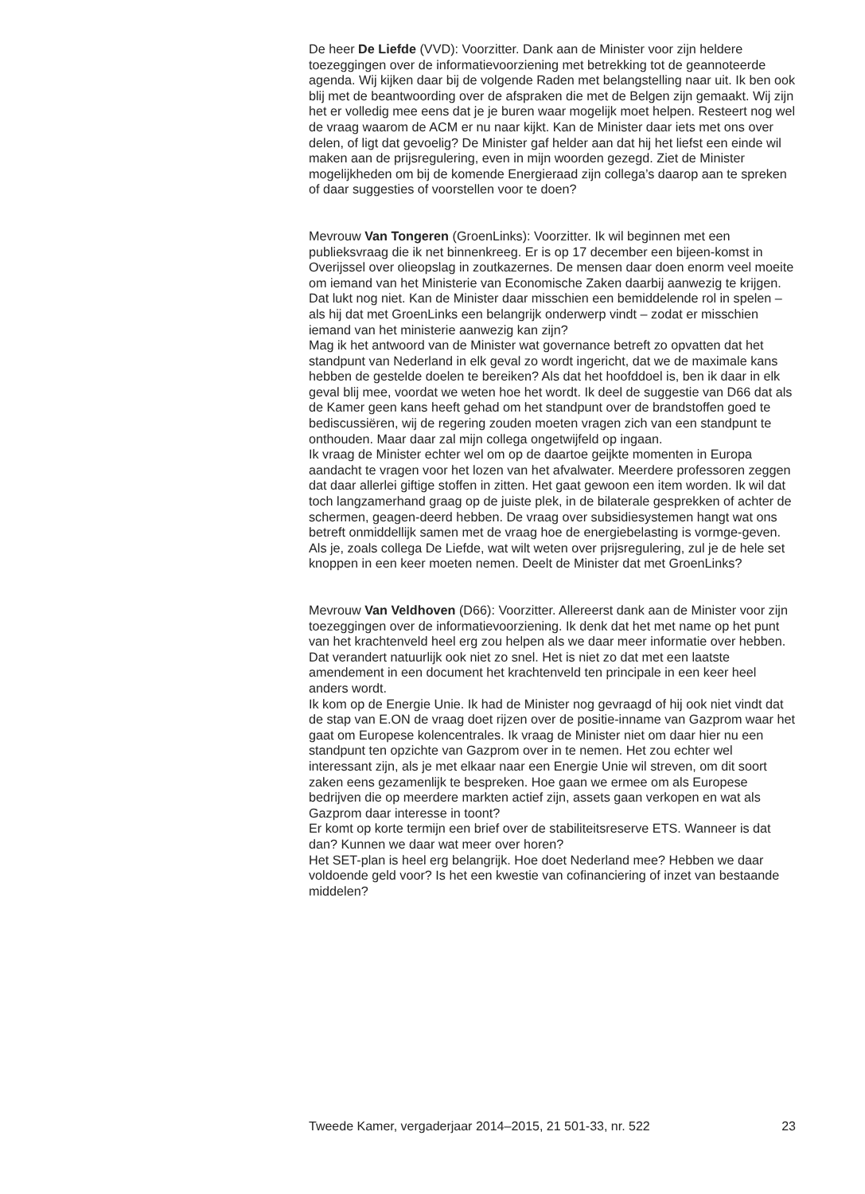De heer De Liefde (VVD): Voorzitter. Dank aan de Minister voor zijn heldere toezeggingen over de informatievoorziening met betrekking tot de geannoteerde agenda. Wij kijken daar bij de volgende Raden met belangstelling naar uit. Ik ben ook blij met de beantwoording over de afspraken die met de Belgen zijn gemaakt. Wij zijn het er volledig mee eens dat je je buren waar mogelijk moet helpen. Resteert nog wel de vraag waarom de ACM er nu naar kijkt. Kan de Minister daar iets met ons over delen, of ligt dat gevoelig? De Minister gaf helder aan dat hij het liefst een einde wil maken aan de prijsregulering, even in mijn woorden gezegd. Ziet de Minister mogelijkheden om bij de komende Energieraad zijn collega’s daarop aan te spreken of daar suggesties of voorstellen voor te doen?
Mevrouw Van Tongeren (GroenLinks): Voorzitter. Ik wil beginnen met een publieksvraag die ik net binnenkreeg. Er is op 17 december een bijeen-komst in Overijssel over olieopslag in zoutkazernes. De mensen daar doen enorm veel moeite om iemand van het Ministerie van Economische Zaken daarbij aanwezig te krijgen. Dat lukt nog niet. Kan de Minister daar misschien een bemiddelende rol in spelen – als hij dat met GroenLinks een belangrijk onderwerp vindt – zodat er misschien iemand van het ministerie aanwezig kan zijn?
Mag ik het antwoord van de Minister wat governance betreft zo opvatten dat het standpunt van Nederland in elk geval zo wordt ingericht, dat we de maximale kans hebben de gestelde doelen te bereiken? Als dat het hoofddoel is, ben ik daar in elk geval blij mee, voordat we weten hoe het wordt. Ik deel de suggestie van D66 dat als de Kamer geen kans heeft gehad om het standpunt over de brandstoffen goed te bediscussiëren, wij de regering zouden moeten vragen zich van een standpunt te onthouden. Maar daar zal mijn collega ongetwijfeld op ingaan.
Ik vraag de Minister echter wel om op de daartoe geijkte momenten in Europa aandacht te vragen voor het lozen van het afvalwater. Meerdere professoren zeggen dat daar allerlei giftige stoffen in zitten. Het gaat gewoon een item worden. Ik wil dat toch langzamerhand graag op de juiste plek, in de bilaterale gesprekken of achter de schermen, geagen-deerd hebben. De vraag over subsidiesystemen hangt wat ons betreft onmiddellijk samen met de vraag hoe de energiebelasting is vormge-geven. Als je, zoals collega De Liefde, wat wilt weten over prijsregulering, zul je de hele set knoppen in een keer moeten nemen. Deelt de Minister dat met GroenLinks?
Mevrouw Van Veldhoven (D66): Voorzitter. Allereerst dank aan de Minister voor zijn toezeggingen over de informatievoorziening. Ik denk dat het met name op het punt van het krachtenveld heel erg zou helpen als we daar meer informatie over hebben. Dat verandert natuurlijk ook niet zo snel. Het is niet zo dat met een laatste amendement in een document het krachtenveld ten principale in een keer heel anders wordt.
Ik kom op de Energie Unie. Ik had de Minister nog gevraagd of hij ook niet vindt dat de stap van E.ON de vraag doet rijzen over de positie-inname van Gazprom waar het gaat om Europese kolencentrales. Ik vraag de Minister niet om daar hier nu een standpunt ten opzichte van Gazprom over in te nemen. Het zou echter wel interessant zijn, als je met elkaar naar een Energie Unie wil streven, om dit soort zaken eens gezamenlijk te bespreken. Hoe gaan we ermee om als Europese bedrijven die op meerdere markten actief zijn, assets gaan verkopen en wat als Gazprom daar interesse in toont?
Er komt op korte termijn een brief over de stabiliteitsreserve ETS. Wanneer is dat dan? Kunnen we daar wat meer over horen?
Het SET-plan is heel erg belangrijk. Hoe doet Nederland mee? Hebben we daar voldoende geld voor? Is het een kwestie van cofinanciering of inzet van bestaande middelen?
Tweede Kamer, vergaderjaar 2014–2015, 21 501-33, nr. 522 23